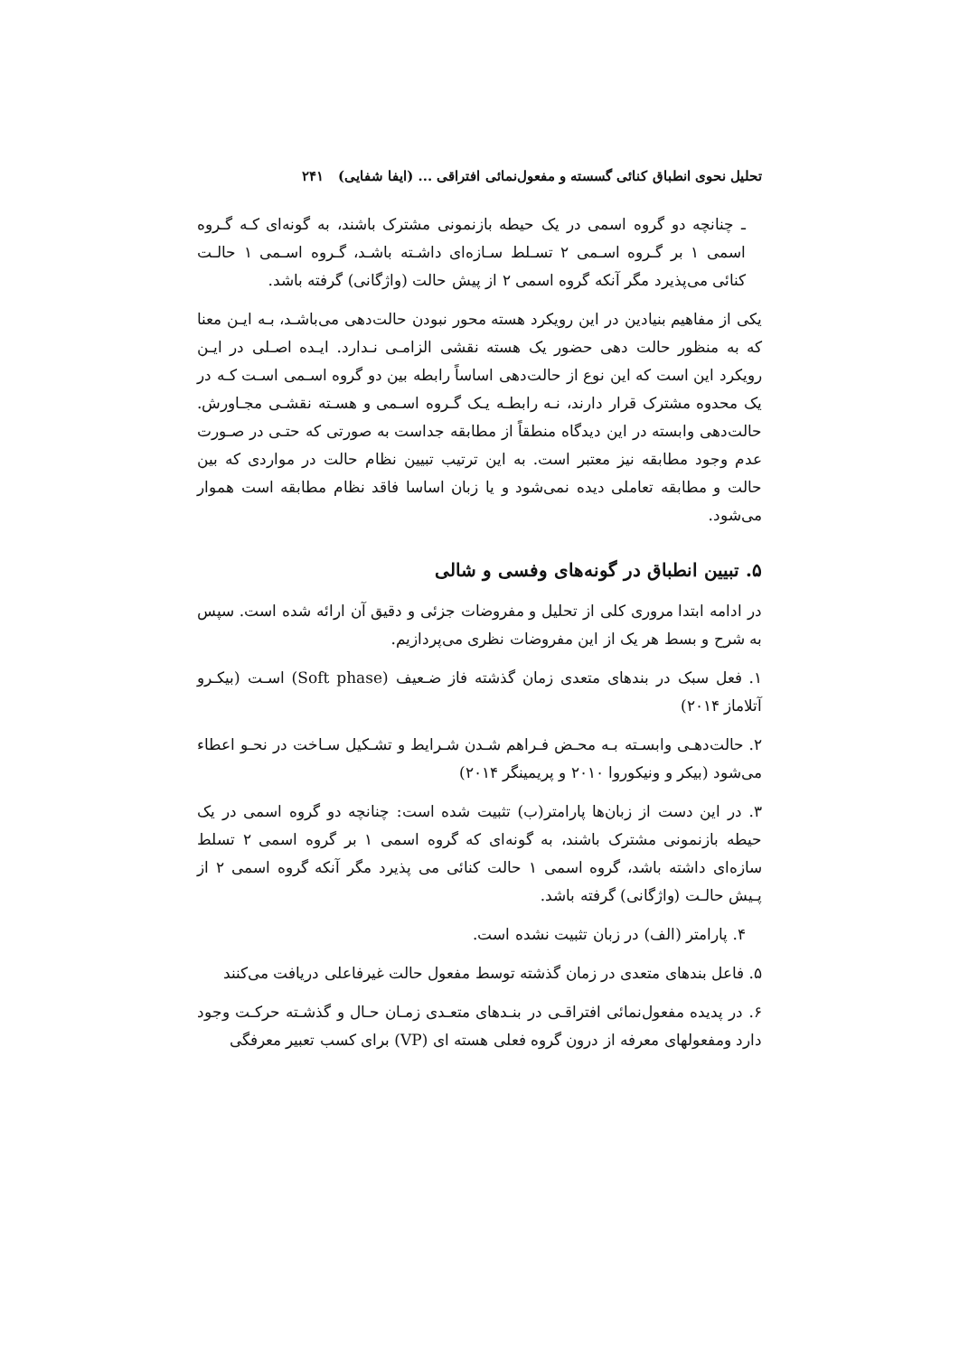تحلیل نحوی انطباق کنائی گسسته و مفعول‌نمائی افتراقی ... (ایفا شفایی) ۲۴۱
ـ چنانچه دو گروه اسمی در یک حیطه بازنمونی مشترک باشند، به گونه‌ای کـه گـروه اسمی ۱ بر گـروه اسـمی ۲ تسـلط سـازه‌ای داشـته باشـد، گـروه اسـمی ۱ حالـت کنائی می‌پذیرد مگر آنکه گروه اسمی ۲ از پیش حالت (واژگانی) گرفته باشد.
یکی از مفاهیم بنیادین در این رویکرد هسته محور نبودن حالت‌دهی می‌باشـد، بـه ایـن معنا که به منظور حالت دهی حضور یک هسته نقشی الزامـی نـدارد. ایـده اصـلی در ایـن رویکرد این است که این نوع از حالت‌دهی اساساً رابطه بین دو گروه اسـمی اسـت کـه در یک محدوه مشترک قرار دارند، نـه رابطـه یـک گـروه اسـمی و هسـته نقشـی مجـاورش. حالت‌دهی وابسته در این دیدگاه منطقاً از مطابقه جداست به صورتی که حتـی در صـورت عدم وجود مطابقه نیز معتبر است. به این ترتیب تبیین نظام حالت در مواردی که بین حالت و مطابقه تعاملی دیده نمی‌شود و یا زبان اساسا فاقد نظام مطابقه است هموار می‌شود.
۵. تبیین انطباق در گونه‌های وفسی و شالی
در ادامه ابتدا مروری کلی از تحلیل و مفروضات جزئی و دقیق آن ارائه شده است. سپس به شرح و بسط هر یک از این مفروضات نظری می‌پردازیم.
۱. فعل سبک در بندهای متعدی زمان گذشته فاز ضـعیف (Soft phase) اسـت (بیکـرو آتلاماز ۲۰۱۴)
۲. حالت‌دهـی وابسـته بـه محـض فـراهم شـدن شـرایط و تشـکیل سـاخت در نحـو اعطاء می‌شود (بیکر و ونیکوروا ۲۰۱۰ و پریمینگر ۲۰۱۴)
۳. در این دست از زبان‌ها پارامتر(ب) تثبیت شده است: چنانچه دو گروه اسمی در یک حیطه بازنمونی مشترک باشند، به گونه‌ای که گروه اسمی ۱ بر گروه اسمی ۲ تسلط سازه‌ای داشته باشد، گروه اسمی ۱ حالت کنائی می پذیرد مگر آنکه گروه اسمی ۲ از پـیش حالـت (واژگانی) گرفته باشد.
۴. پارامتر (الف) در زبان تثبیت نشده است.
۵. فاعل بندهای متعدی در زمان گذشته توسط مفعول حالت غیرفاعلی دریافت می‌کنند
۶. در پدیده مفعول‌نمائی افتراقـی در بنـدهای متعـدی زمـان حـال و گذشـته حرکـت وجود دارد ومفعولهای معرفه از درون گروه فعلی هسته ای (VP) برای کسب تعبیر معرفگی